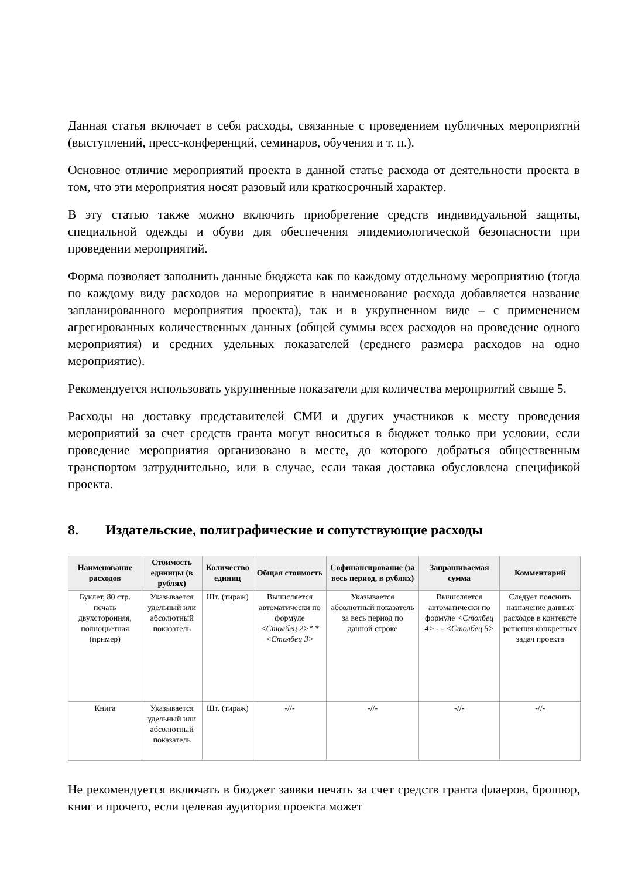Данная статья включает в себя расходы, связанные с проведением публичных мероприятий (выступлений, пресс-конференций, семинаров, обучения и т. п.).
Основное отличие мероприятий проекта в данной статье расхода от деятельности проекта в том, что эти мероприятия носят разовый или краткосрочный характер.
В эту статью также можно включить приобретение средств индивидуальной защиты, специальной одежды и обуви для обеспечения эпидемиологической безопасности при проведении мероприятий.
Форма позволяет заполнить данные бюджета как по каждому отдельному мероприятию (тогда по каждому виду расходов на мероприятие в наименование расхода добавляется название запланированного мероприятия проекта), так и в укрупненном виде – с применением агрегированных количественных данных (общей суммы всех расходов на проведение одного мероприятия) и средних удельных показателей (среднего размера расходов на одно мероприятие).
Рекомендуется использовать укрупненные показатели для количества мероприятий свыше 5.
Расходы на доставку представителей СМИ и других участников к месту проведения мероприятий за счет средств гранта могут вноситься в бюджет только при условии, если проведение мероприятия организовано в месте, до которого добраться общественным транспортом затруднительно, или в случае, если такая доставка обусловлена спецификой проекта.
8. Издательские, полиграфические и сопутствующие расходы
| Наименование расходов | Стоимость единицы (в рублях) | Количество единиц | Общая стоимость | Софинансирование (за весь период, в рублях) | Запрашиваемая сумма | Комментарий |
| --- | --- | --- | --- | --- | --- | --- |
| Буклет, 80 стр. печать двухсторонняя, полноцветная (пример) | Указывается удельный или абсолютный показатель | Шт. (тираж) | Вычисляется автоматически по формуле <Столбец 2>* *<Столбец 3> | Указывается абсолютный показатель за весь период по данной строке | Вычисляется автоматически по формуле <Столбец 4> - - <Столбец 5> | Следует пояснить назначение данных расходов в контексте решения конкретных задач проекта |
| Книга | Указывается удельный или абсолютный показатель | Шт. (тираж) | -//- | -//- | -//- | -//- |
Не рекомендуется включать в бюджет заявки печать за счет средств гранта флаеров, брошюр, книг и прочего, если целевая аудитория проекта может